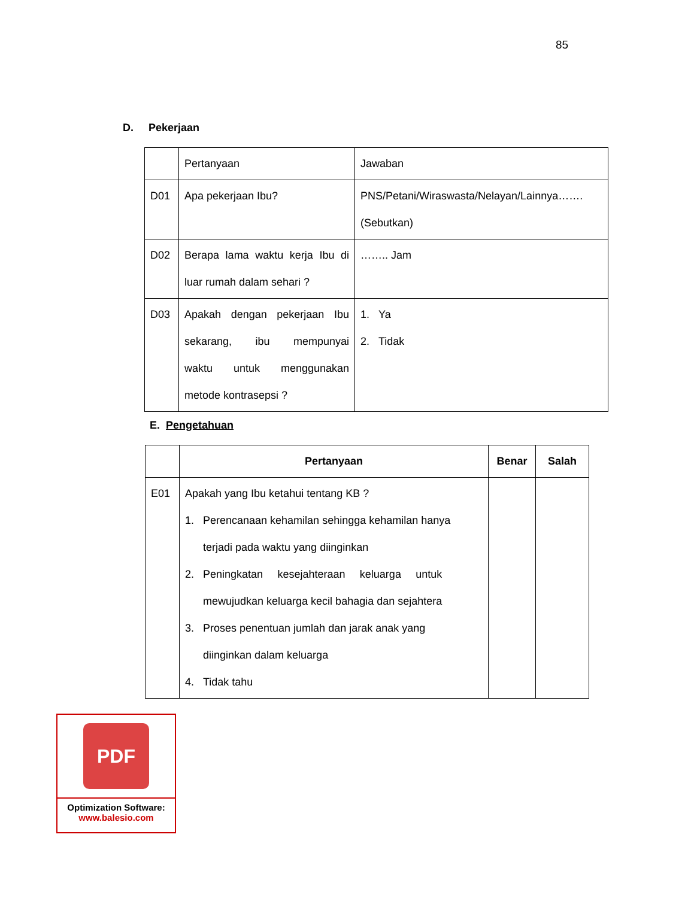85
D. Pekerjaan
| | Pertanyaan | Jawaban |
| D01 | Apa pekerjaan Ibu? | PNS/Petani/Wiraswasta/Nelayan/Lainnya……. (Sebutkan) |
| D02 | Berapa lama waktu kerja Ibu di luar rumah dalam sehari ? | …….. Jam |
| D03 | Apakah dengan pekerjaan Ibu sekarang, ibu mempunyai waktu untuk menggunakan metode kontrasepsi ? | 1. Ya 2. Tidak |
E. Pengetahuan
| | Pertanyaan | Benar | Salah |
| --- | --- | --- | --- |
| E01 | Apakah yang Ibu ketahui tentang KB ? 1. Perencanaan kehamilan sehingga kehamilan hanya terjadi pada waktu yang diinginkan 2. Peningkatan kesejahteraan keluarga untuk mewujudkan keluarga kecil bahagia dan sejahtera 3. Proses penentuan jumlah dan jarak anak yang diinginkan dalam keluarga 4. Tidak tahu | | |
PDF
Optimization Software:
www.balesio.com